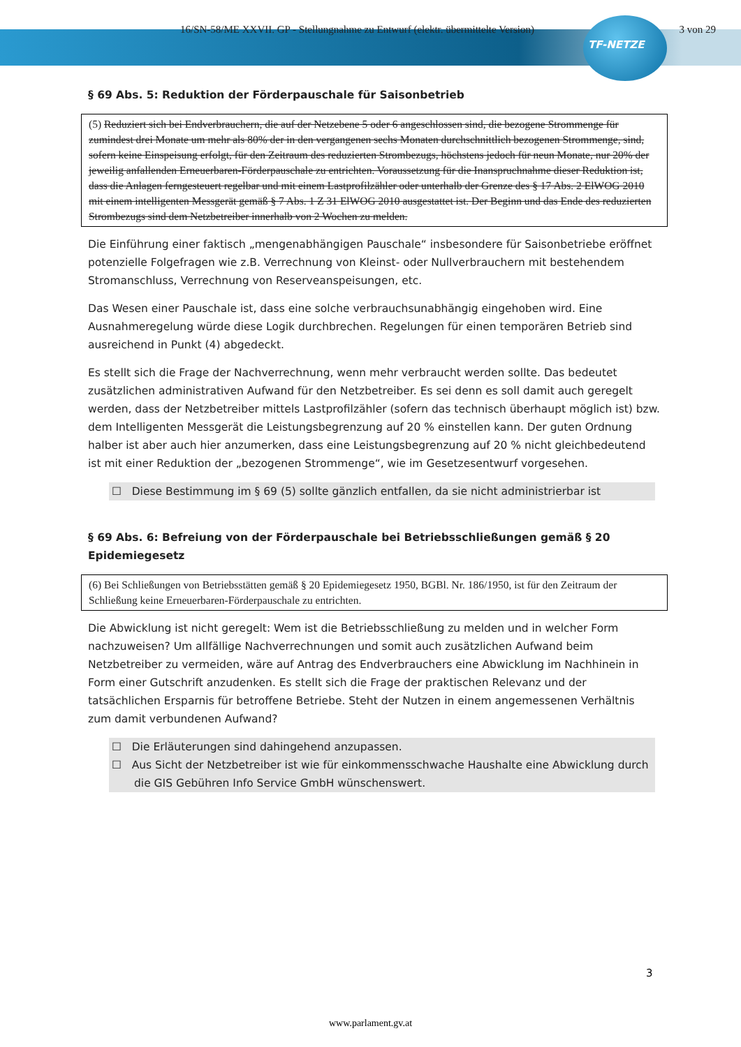16/SN-58/ME XXVII. GP - Stellungnahme zu Entwurf (elektr. übermittelte Version) 3 von 29
TF-NETZE
§ 69 Abs. 5: Reduktion der Förderpauschale für Saisonbetrieb
(5) Reduziert sich bei Endverbrauchern, die auf der Netzebene 5 oder 6 angeschlossen sind, die bezogene Strommenge für zumindest drei Monate um mehr als 80% der in den vergangenen sechs Monaten durchschnittlich bezogenen Strommenge, sind, sofern keine Einspeisung erfolgt, für den Zeitraum des reduzierten Strombezugs, höchstens jedoch für neun Monate, nur 20% der jeweilig anfallenden Erneuerbaren-Förderpauschale zu entrichten. Voraussetzung für die Inanspruchnahme dieser Reduktion ist, dass die Anlagen ferngesteuert regelbar und mit einem Lastprofilzähler oder unterhalb der Grenze des § 17 Abs. 2 ElWOG 2010 mit einem intelligenten Messgerät gemäß § 7 Abs. 1 Z 31 ElWOG 2010 ausgestattet ist. Der Beginn und das Ende des reduzierten Strombezugs sind dem Netzbetreiber innerhalb von 2 Wochen zu melden.
Die Einführung einer faktisch „mengenabhängigen Pauschale“ insbesondere für Saisonbetriebe eröffnet potenzielle Folgefragen wie z.B. Verrechnung von Kleinst- oder Nullverbrauchern mit bestehendem Stromanschluss, Verrechnung von Reserveanspeisungen, etc.
Das Wesen einer Pauschale ist, dass eine solche verbrauchsunabhängig eingehoben wird. Eine Ausnahmeregelung würde diese Logik durchbrechen. Regelungen für einen temporären Betrieb sind ausreichend in Punkt (4) abgedeckt.
Es stellt sich die Frage der Nachverrechnung, wenn mehr verbraucht werden sollte. Das bedeutet zusätzlichen administrativen Aufwand für den Netzbetreiber. Es sei denn es soll damit auch geregelt werden, dass der Netzbetreiber mittels Lastprofilzähler (sofern das technisch überhaupt möglich ist) bzw. dem Intelligenten Messgerät die Leistungsbegrenzung auf 20 % einstellen kann. Der guten Ordnung halber ist aber auch hier anzumerken, dass eine Leistungsbegrenzung auf 20 % nicht gleichbedeutend ist mit einer Reduktion der „bezogenen Strommenge“, wie im Gesetzesentwurf vorgesehen.
☐ Diese Bestimmung im § 69 (5) sollte gänzlich entfallen, da sie nicht administrierbar ist
§ 69 Abs. 6: Befreiung von der Förderpauschale bei Betriebsschließungen gemäß § 20 Epidemiegesetz
(6) Bei Schließungen von Betriebsstätten gemäß § 20 Epidemiegesetz 1950, BGBl. Nr. 186/1950, ist für den Zeitraum der Schließung keine Erneuerbaren-Förderpauschale zu entrichten.
Die Abwicklung ist nicht geregelt: Wem ist die Betriebsschließung zu melden und in welcher Form nachzuweisen? Um allfällige Nachverrechnungen und somit auch zusätzlichen Aufwand beim Netzbetreiber zu vermeiden, wäre auf Antrag des Endverbrauchers eine Abwicklung im Nachhinein in Form einer Gutschrift anzudenken. Es stellt sich die Frage der praktischen Relevanz und der tatsächlichen Ersparnis für betroffene Betriebe. Steht der Nutzen in einem angemessenen Verhältnis zum damit verbundenen Aufwand?
☐ Die Erläuterungen sind dahingehend anzupassen.
☐ Aus Sicht der Netzbetreiber ist wie für einkommensschwache Haushalte eine Abwicklung durch die GIS Gebühren Info Service GmbH wünschenswert.
3
www.parlament.gv.at